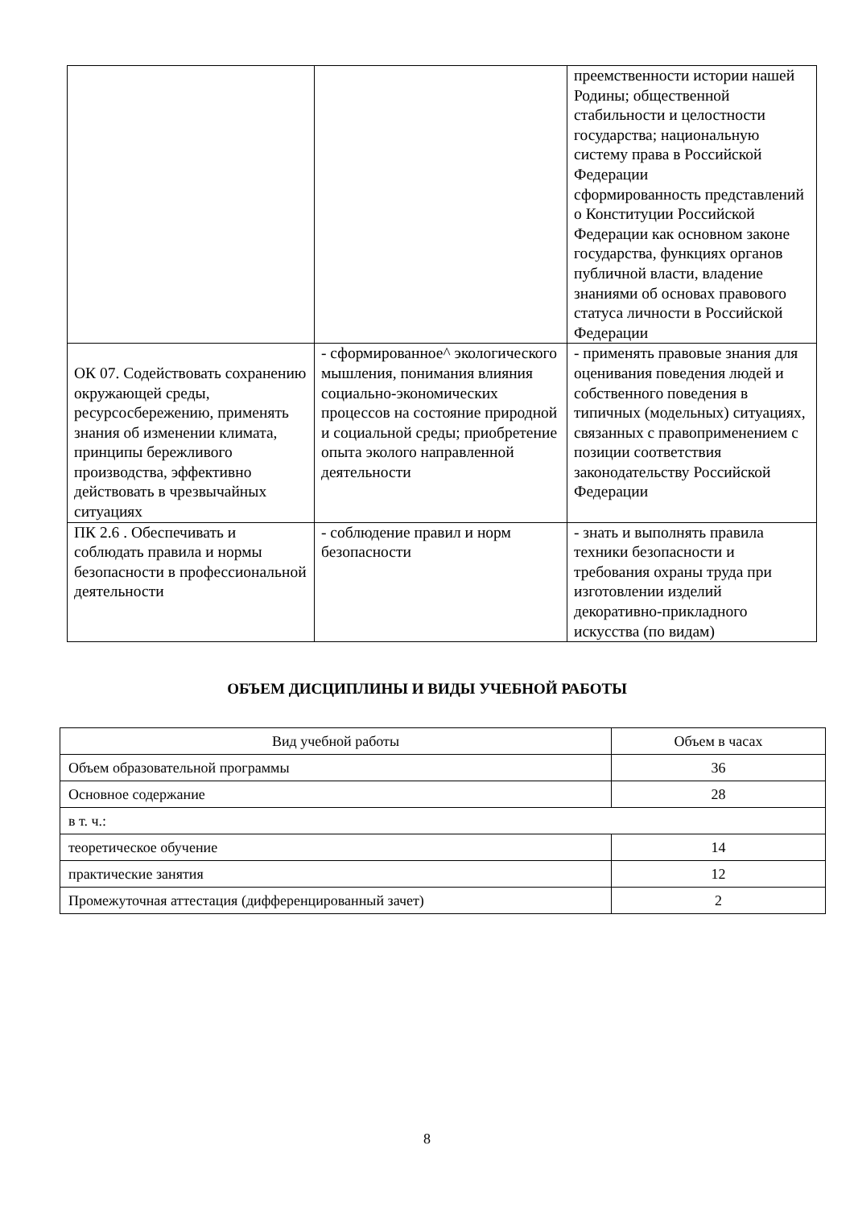| | | преемственности истории нашей Родины; общественной стабильности и целостности государства; национальную систему права в Российской Федерации сформированность представлений о Конституции Российской Федерации как основном законе государства, функциях органов публичной власти, владение знаниями об основах правового статуса личности в Российской Федерации |
| ОК 07. Содействовать сохранению окружающей среды, ресурсосбережению, применять знания об изменении климата, принципы бережливого производства, эффективно действовать в чрезвычайных ситуациях | - сформированное^ экологического мышления, понимания влияния социально-экономических процессов на состояние природной и социальной среды; приобретение опыта эколого направленной деятельности | - применять правовые знания для оценивания поведения людей и собственного поведения в типичных (модельных) ситуациях, связанных с правоприменением с позиции соответствия законодательству Российской Федерации |
| ПК 2.6 . Обеспечивать и соблюдать правила и нормы безопасности в профессиональной деятельности | - соблюдение правил и норм безопасности | - знать и выполнять правила техники безопасности и требования охраны труда при изготовлении изделий декоративно-прикладного искусства (по видам) |
ОБЪЕМ ДИСЦИПЛИНЫ И ВИДЫ УЧЕБНОЙ РАБОТЫ
| Вид учебной работы | Объем в часах |
| --- | --- |
| Объем образовательной программы | 36 |
| Основное содержание | 28 |
| в т. ч.: | |
| теоретическое обучение | 14 |
| практические занятия | 12 |
| Промежуточная аттестация (дифференцированный зачет) | 2 |
8